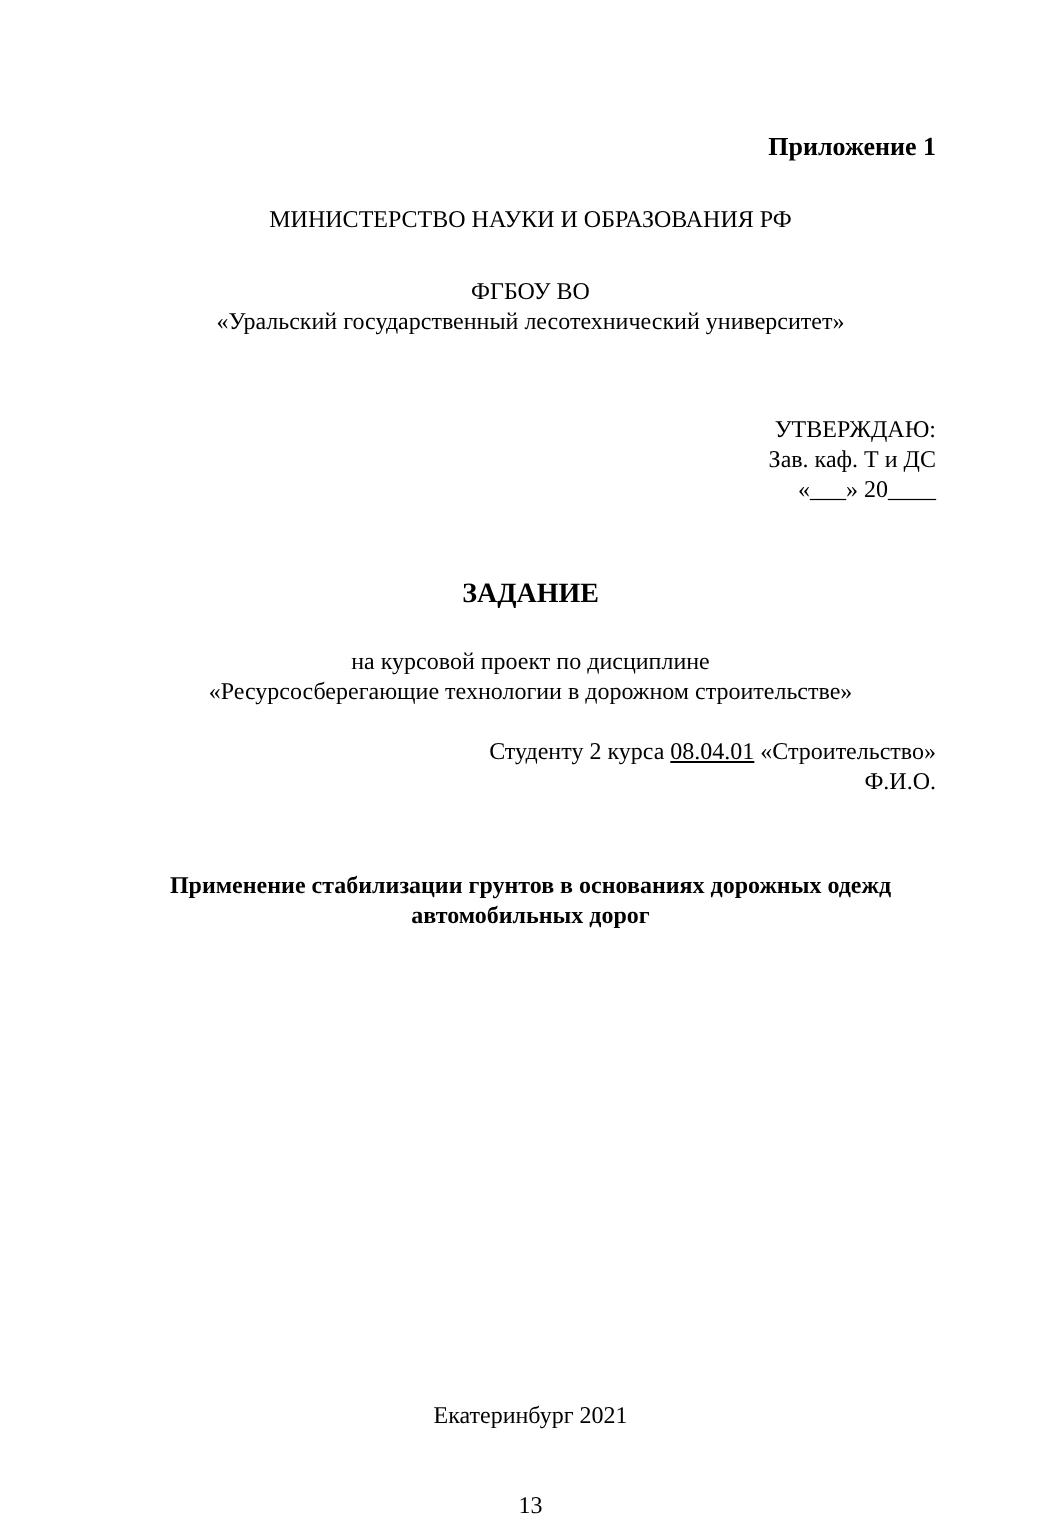Приложение 1
МИНИСТЕРСТВО НАУКИ И ОБРАЗОВАНИЯ РФ
ФГБОУ ВО
«Уральский государственный лесотехнический университет»
УТВЕРЖДАЮ:
Зав. каф. Т и ДС
«___» 20____
ЗАДАНИЕ
на курсовой проект по дисциплине
«Ресурсосберегающие технологии в дорожном строительстве»
Студенту 2 курса 08.04.01 «Строительство»
Ф.И.О.
Применение стабилизации грунтов в основаниях дорожных одежд автомобильных дорог
Екатеринбург 2021
13